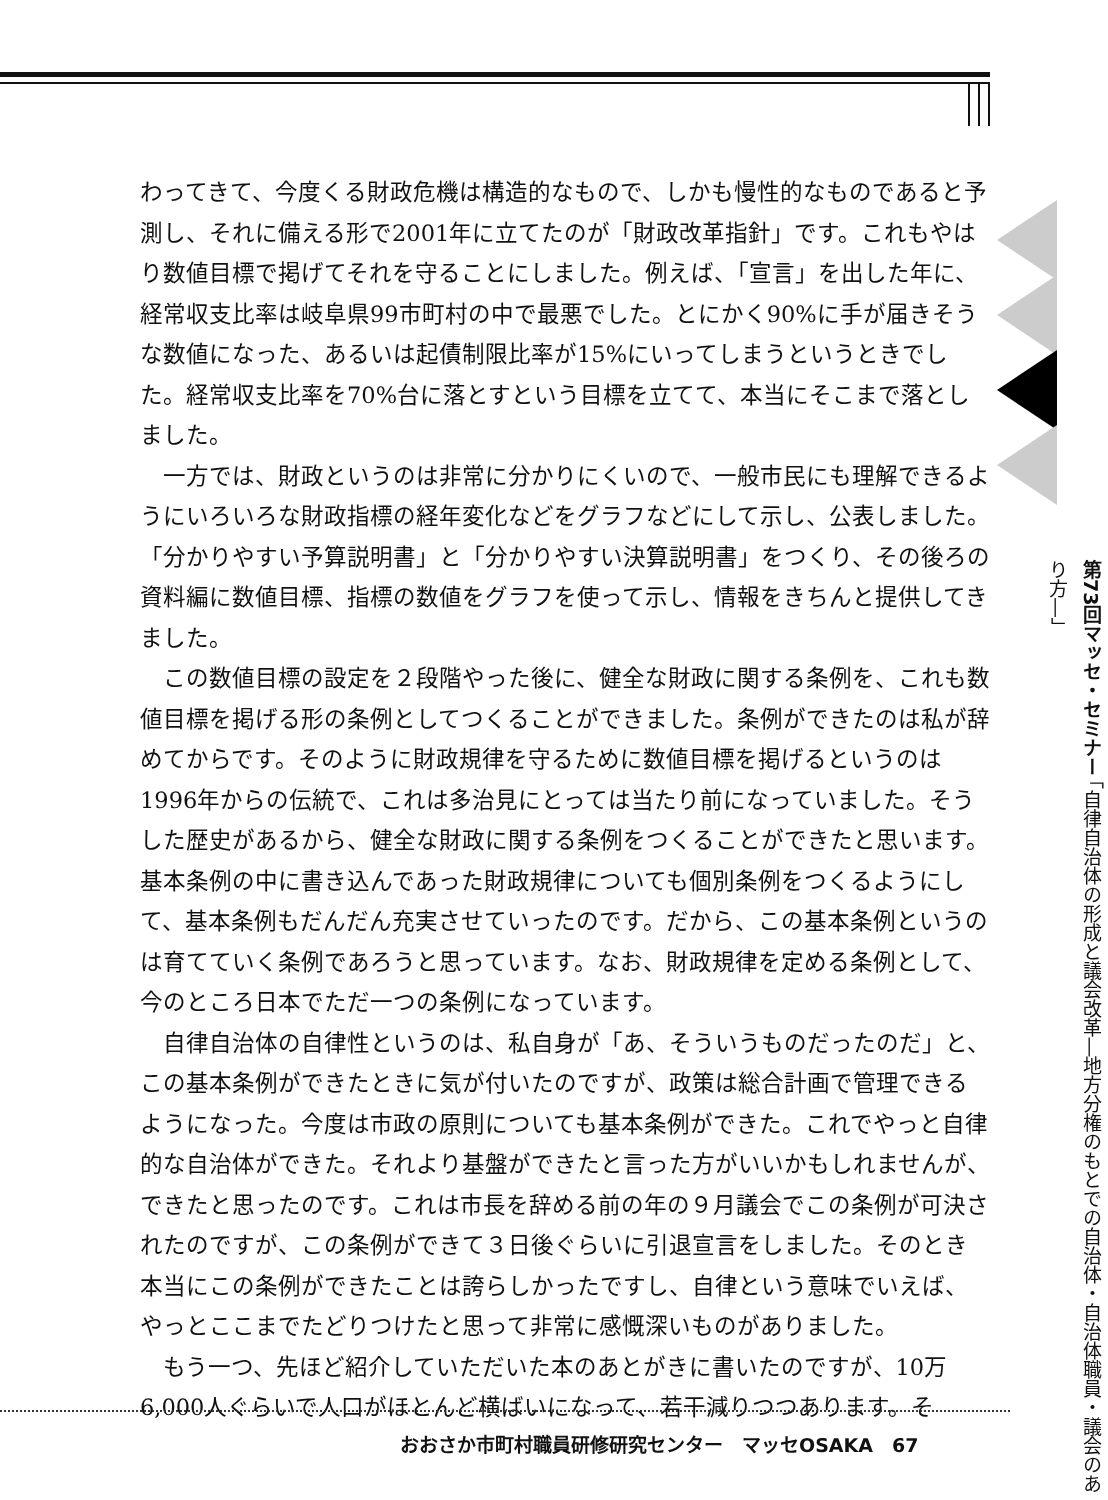わってきて、今度くる財政危機は構造的なもので、しかも慢性的なものであると予測し、それに備える形で2001年に立てたのが「財政改革指針」です。これもやはり数値目標で掲げてそれを守ることにしました。例えば、「宣言」を出した年に、経常収支比率は岐阜県99市町村の中で最悪でした。とにかく90%に手が届きそうな数値になった、あるいは起債制限比率が15%にいってしまうというときでした。経常収支比率を70%台に落とすという目標を立てて、本当にそこまで落としました。
一方では、財政というのは非常に分かりにくいので、一般市民にも理解できるようにいろいろな財政指標の経年変化などをグラフなどにして示し、公表しました。「分かりやすい予算説明書」と「分かりやすい決算説明書」をつくり、その後ろの資料編に数値目標、指標の数値をグラフを使って示し、情報をきちんと提供してきました。
この数値目標の設定を２段階やった後に、健全な財政に関する条例を、これも数値目標を掲げる形の条例としてつくることができました。条例ができたのは私が辞めてからです。そのように財政規律を守るために数値目標を掲げるというのは1996年からの伝統で、これは多治見にとっては当たり前になっていました。そうした歴史があるから、健全な財政に関する条例をつくることができたと思います。基本条例の中に書き込んであった財政規律についても個別条例をつくるようにして、基本条例もだんだん充実させていったのです。だから、この基本条例というのは育てていく条例であろうと思っています。なお、財政規律を定める条例として、今のところ日本でただ一つの条例になっています。
自律自治体の自律性というのは、私自身が「あ、そういうものだったのだ」と、この基本条例ができたときに気が付いたのですが、政策は総合計画で管理できるようになった。今度は市政の原則についても基本条例ができた。これでやっと自律的な自治体ができた。それより基盤ができたと言った方がいいかもしれませんが、できたと思ったのです。これは市長を辞める前の年の９月議会でこの条例が可決されたのですが、この条例ができて３日後ぐらいに引退宣言をしました。そのとき本当にこの条例ができたことは誇らしかったですし、自律という意味でいえば、やっとここまでたどりつけたと思って非常に感慨深いものがありました。
もう一つ、先ほど紹介していただいた本のあとがきに書いたのですが、10万6,000人ぐらいで人口がほとんど横ばいになって、若干減りつつあります。そ
第73回マッセ・セミナー 「自律自治体の形成と議会改革―地方分権のもとでの自治体・自治体職員・議会のあり方―」
おおさか市町村職員研修研究センター　マッセOSAKA　67